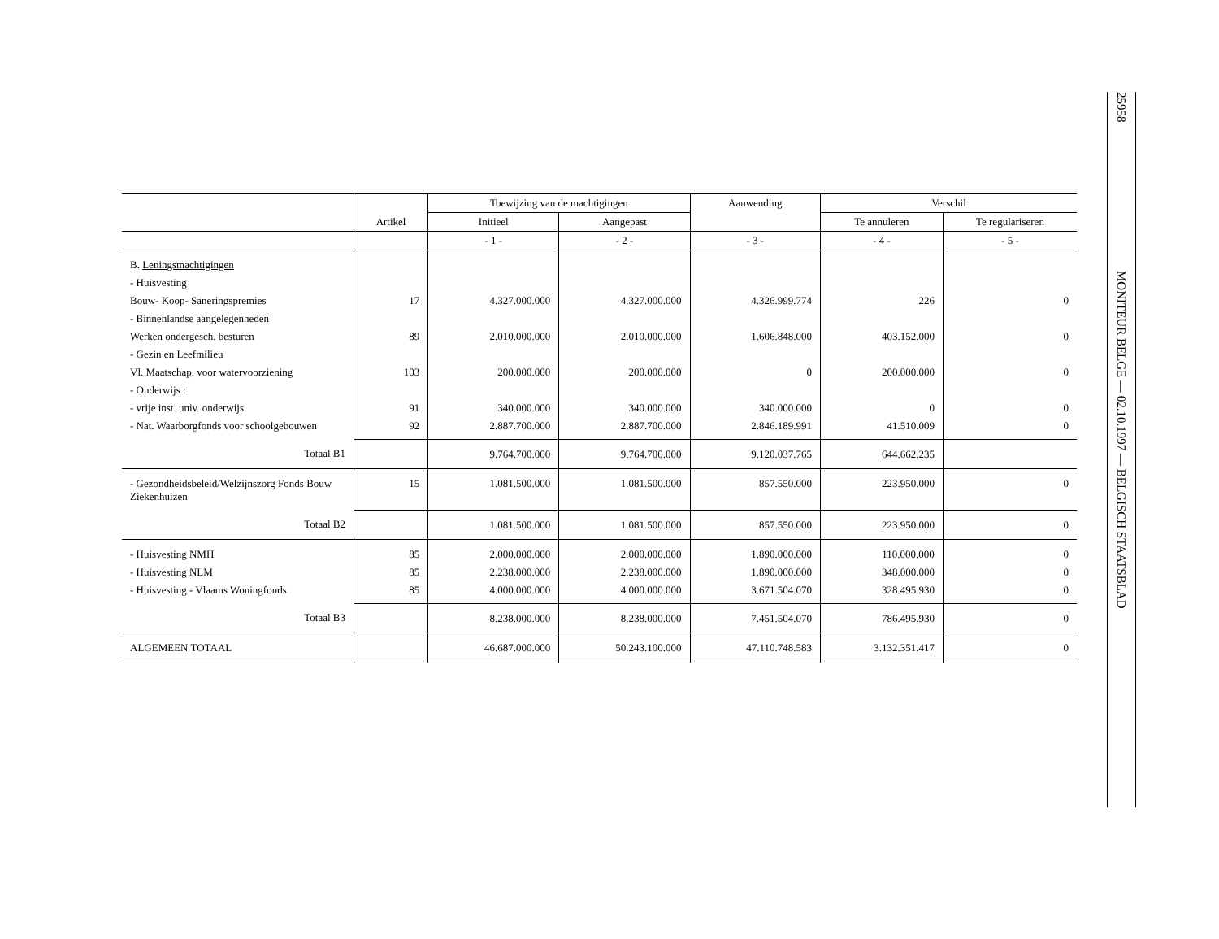25958
MONITEUR BELGE — 02.10.1997 — BELGISCH STAATSBLAD
| | Artikel | Toewijzing van de machtigingen | | Aanwending | Verschil | |
| --- | --- | --- | --- | --- | --- | --- |
| | | Initieel | Aangepast | | Te annuleren | Te regulariseren |
| | | - 1 - | - 2 - | - 3 - | - 4 - | - 5 - |
| B. Leningsmachtigingen | | | | | | |
| - Huisvesting | | | | | | |
| Bouw- Koop- Saneringspremies | 17 | 4.327.000.000 | 4.327.000.000 | 4.326.999.774 | 226 | 0 |
| - Binnenlandse aangelegenheden | | | | | | |
| Werken ondergesch. besturen | 89 | 2.010.000.000 | 2.010.000.000 | 1.606.848.000 | 403.152.000 | 0 |
| - Gezin en Leefmilieu | | | | | | |
| Vl. Maatschap. voor watervoorziening | 103 | 200.000.000 | 200.000.000 | 0 | 200.000.000 | 0 |
| - Onderwijs : | | | | | | |
| - vrije inst. univ. onderwijs | 91 | 340.000.000 | 340.000.000 | 340.000.000 | 0 | 0 |
| - Nat. Waarborgfonds voor schoolgebouwen | 92 | 2.887.700.000 | 2.887.700.000 | 2.846.189.991 | 41.510.009 | 0 |
| Totaal B1 | | 9.764.700.000 | 9.764.700.000 | 9.120.037.765 | 644.662.235 | |
| - Gezondheidsbeleid/Welzijnszorg Fonds Bouw Ziekenhuizen | 15 | 1.081.500.000 | 1.081.500.000 | 857.550.000 | 223.950.000 | 0 |
| Totaal B2 | | 1.081.500.000 | 1.081.500.000 | 857.550.000 | 223.950.000 | 0 |
| - Huisvesting NMH | 85 | 2.000.000.000 | 2.000.000.000 | 1.890.000.000 | 110.000.000 | 0 |
| - Huisvesting NLM | 85 | 2.238.000.000 | 2.238.000.000 | 1.890.000.000 | 348.000.000 | 0 |
| - Huisvesting - Vlaams Woningfonds | 85 | 4.000.000.000 | 4.000.000.000 | 3.671.504.070 | 328.495.930 | 0 |
| Totaal B3 | | 8.238.000.000 | 8.238.000.000 | 7.451.504.070 | 786.495.930 | 0 |
| ALGEMEEN TOTAAL | | 46.687.000.000 | 50.243.100.000 | 47.110.748.583 | 3.132.351.417 | 0 |